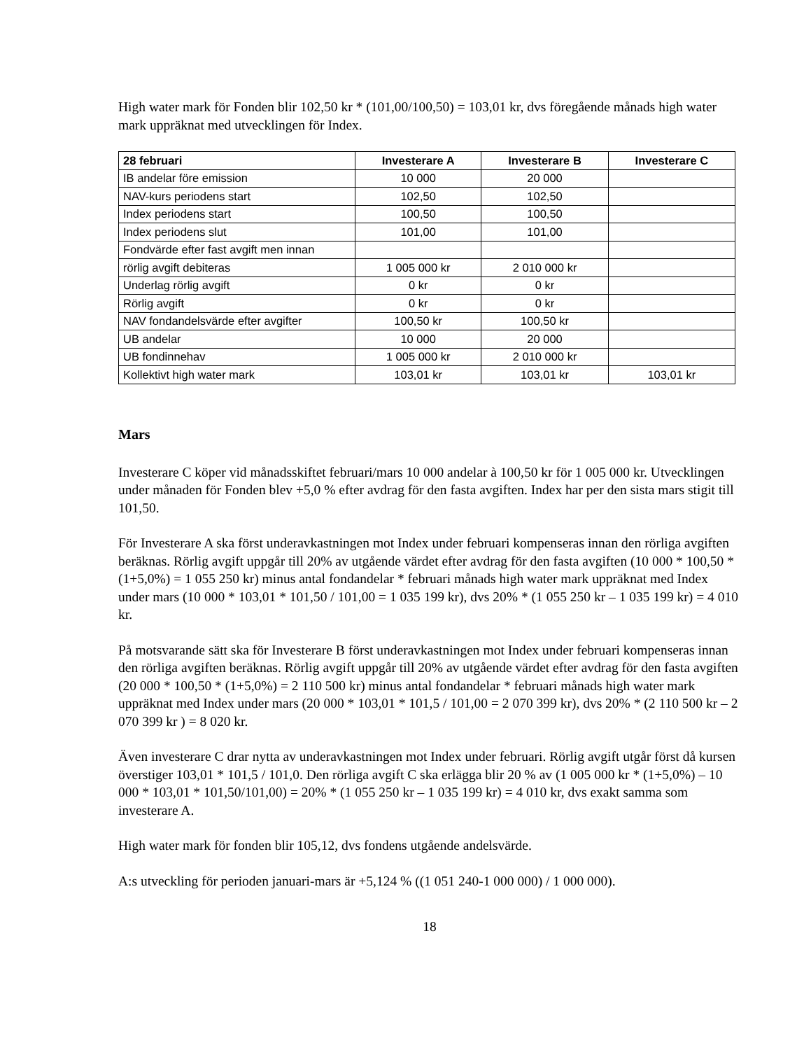High water mark för Fonden blir 102,50 kr * (101,00/100,50) = 103,01 kr, dvs föregående månads high water mark uppräknat med utvecklingen för Index.
| 28 februari | Investerare A | Investerare B | Investerare C |
| --- | --- | --- | --- |
| IB andelar före emission | 10 000 | 20 000 | |
| NAV-kurs periodens start | 102,50 | 102,50 | |
| Index periodens start | 100,50 | 100,50 | |
| Index periodens slut | 101,00 | 101,00 | |
| Fondvärde efter fast avgift men innan | | | |
| rörlig avgift debiteras | 1 005 000 kr | 2 010 000 kr | |
| Underlag rörlig avgift | 0 kr | 0 kr | |
| Rörlig avgift | 0 kr | 0 kr | |
| NAV fondandelsvärde efter avgifter | 100,50 kr | 100,50 kr | |
| UB andelar | 10 000 | 20 000 | |
| UB fondinnehav | 1 005 000 kr | 2 010 000 kr | |
| Kollektivt high water mark | 103,01 kr | 103,01 kr | 103,01 kr |
Mars
Investerare C köper vid månadsskiftet februari/mars 10 000 andelar à 100,50 kr för 1 005 000 kr. Utvecklingen under månaden för Fonden blev +5,0 % efter avdrag för den fasta avgiften. Index har per den sista mars stigit till 101,50.
För Investerare A ska först underavkastningen mot Index under februari kompenseras innan den rörliga avgiften beräknas. Rörlig avgift uppgår till 20% av utgående värdet efter avdrag för den fasta avgiften (10 000 * 100,50 * (1+5,0%) = 1 055 250 kr) minus antal fondandelar * februari månads high water mark uppräknat med Index under mars (10 000 * 103,01 * 101,50 / 101,00 = 1 035 199 kr), dvs 20% * (1 055 250 kr – 1 035 199 kr) = 4 010 kr.
På motsvarande sätt ska för Investerare B först underavkastningen mot Index under februari kompenseras innan den rörliga avgiften beräknas. Rörlig avgift uppgår till 20% av utgående värdet efter avdrag för den fasta avgiften (20 000 * 100,50 * (1+5,0%) = 2 110 500 kr) minus antal fondandelar * februari månads high water mark uppräknat med Index under mars (20 000 * 103,01 * 101,5 / 101,00 = 2 070 399 kr), dvs 20% * (2 110 500 kr – 2 070 399 kr ) = 8 020 kr.
Även investerare C drar nytta av underavkastningen mot Index under februari. Rörlig avgift utgår först då kursen överstiger 103,01 * 101,5 / 101,0. Den rörliga avgift C ska erlägga blir 20 % av (1 005 000 kr * (1+5,0%) – 10 000 * 103,01 * 101,50/101,00) = 20% * (1 055 250 kr – 1 035 199 kr) = 4 010 kr, dvs exakt samma som investerare A.
High water mark för fonden blir 105,12, dvs fondens utgående andelsvärde.
A:s utveckling för perioden januari-mars är +5,124 % ((1 051 240-1 000 000) / 1 000 000).
18